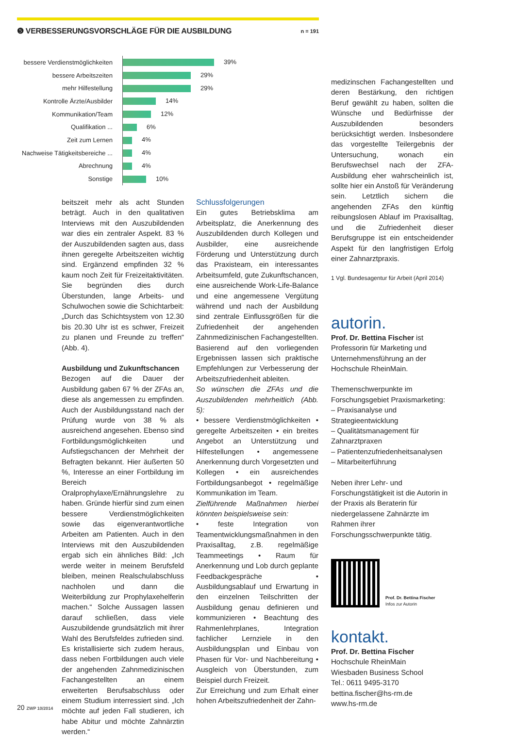❺ VERBESSERUNGSVORSCHLÄGE FÜR DIE AUSBILDUNG
n = 191
| bessere Verdienstmöglichkeiten | 39% |
| bessere Arbeitszeiten | 29% |
| mehr Hilfestellung | 29% |
| Kontrolle Ärzte/Ausbilder | 14% |
| Kommunikation/Team | 12% |
| Qualifikation ... | 6% |
| Zeit zum Lernen | 4% |
| Nachweise Tätigkeitsbereiche ... | 4% |
| Abrechnung | 4% |
| Sonstige | 10% |
beitszeit mehr als acht Stunden beträgt. Auch in den qualitativen Interviews mit den Auszubildenden war dies ein zentraler Aspekt. 83 % der Auszubildenden sagten aus, dass ihnen geregelte Arbeitszeiten wichtig sind. Ergänzend empfinden 32 % kaum noch Zeit für Freizeitaktivitäten. Sie begründen dies durch Überstunden, lange Arbeits- und Schulwochen sowie die Schichtarbeit: „Durch das Schichtsystem von 12.30 bis 20.30 Uhr ist es schwer, Freizeit zu planen und Freunde zu treffen“ (Abb. 4).
Ausbildung und Zukunftschancen
Bezogen auf die Dauer der Ausbildung gaben 67 % der ZFAs an, diese als angemessen zu empfinden. Auch der Ausbildungsstand nach der Prüfung wurde von 38 % als ausreichend angesehen. Ebenso sind Fortbildungsmöglichkeiten und Aufstiegschancen der Mehrheit der Befragten bekannt. Hier äußerten 50 %, Interesse an einer Fortbildung im Bereich Oralprophylaxe/Ernährungslehre zu haben. Gründe hierfür sind zum einen bessere Verdienstmöglichkeiten sowie das eigenverantwortliche Arbeiten am Patienten. Auch in den Interviews mit den Auszubildenden ergab sich ein ähnliches Bild: „Ich werde weiter in meinem Berufsfeld bleiben, meinen Realschulabschluss nachholen und dann die Weiterbildung zur Prophylaxehelferin machen.“ Solche Aussagen lassen darauf schließen, dass viele Auszubildende grundsätzlich mit ihrer Wahl des Berufsfeldes zufrieden sind. Es kristallisierte sich zudem heraus, dass neben Fortbildungen auch viele der angehenden Zahnmedizinischen Fachangestellten an einem erweiterten Berufsabschluss oder einem Studium interressiert sind. „Ich möchte auf jeden Fall studieren, ich habe Abitur und möchte Zahnärztin werden.“
Schlussfolgerungen
Ein gutes Betriebsklima am Arbeitsplatz, die Anerkennung des Auszubildenden durch Kollegen und Ausbilder, eine ausreichende Förderung und Unterstützung durch das Praxisteam, ein interessantes Arbeitsumfeld, gute Zukunftschancen, eine ausreichende Work-Life-Balance und eine angemessene Vergütung während und nach der Ausbildung sind zentrale Einflussgrößen für die Zufriedenheit der angehenden Zahnmedizinischen Fachangestellten.
Basierend auf den vorliegenden Ergebnissen lassen sich praktische Empfehlungen zur Verbesserung der Arbeitszufriedenheit ableiten.
So wünschen die ZFAs und die Auszubildenden mehrheitlich (Abb. 5):
• bessere Verdienstmöglichkeiten • geregelte Arbeitszeiten • ein breites Angebot an Unterstützung und Hilfestellungen • angemessene Anerkennung durch Vorgesetzten und Kollegen • ein ausreichendes Fortbildungsanbegot • regelmäßige Kommunikation im Team.
Zielführende Maßnahmen hierbei könnten beispielsweise sein:
• feste Integration von Teamentwicklungsmaßnahmen in den Praxisalltag, z.B. regelmäßige Teammeetings • Raum für Anerkennung und Lob durch geplante Feedbackgespräche • Ausbildungsablauf und Erwartung in den einzelnen Teilschritten der Ausbildung genau definieren und kommunizieren • Beachtung des Rahmenlehrplanes, Integration fachlicher Lernziele in den Ausbildungsplan und Einbau von Phasen für Vor- und Nachbereitung • Ausgleich von Überstunden, zum Beispiel durch Freizeit.
Zur Erreichung und zum Erhalt einer hohen Arbeitszufriedenheit der Zahn-
medizinschen Fachangestellten und deren Bestärkung, den richtigen Beruf gewählt zu haben, sollten die Wünsche und Bedürfnisse der Auszubildenden besonders berücksichtigt werden. Insbesondere das vorgestellte Teilergebnis der Untersuchung, wonach ein Berufswechsel nach der ZFA-Ausbildung eher wahrscheinlich ist, sollte hier ein Anstoß für Veränderung sein. Letztlich sichern die angehenden ZFAs den künftig reibungslosen Ablauf im Praxisalltag, und die Zufriedenheit dieser Berufsgruppe ist ein entscheidender Aspekt für den langfristigen Erfolg einer Zahnarztpraxis.
1 Vgl. Bundesagentur für Arbeit (April 2014)
autorin.
Prof. Dr. Bettina Fischer ist Professorin für Marketing und Unternehmensführung an der Hochschule RheinMain.
Themenschwerpunkte im Forschungsgebiet Praxismarketing:
– Praxisanalyse und Strategieentwicklung
– Qualitätsmanagement für Zahnarztpraxen
– Patientenzufriedenheitsanalysen
– Mitarbeiterführung
Neben ihrer Lehr- und Forschungstätigkeit ist die Autorin in der Praxis als Beraterin für niedergelassene Zahnärzte im Rahmen ihrer Forschungsschwerpunkte tätig.
Prof. Dr. Bettina Fischer
Infos zur Autorin
kontakt.
Prof. Dr. Bettina Fischer
Hochschule RheinMain
Wiesbaden Business School
Tel.: 0611 9495-3170
bettina.fischer@hs-rm.de
www.hs-rm.de
20 ZWP 10/2014